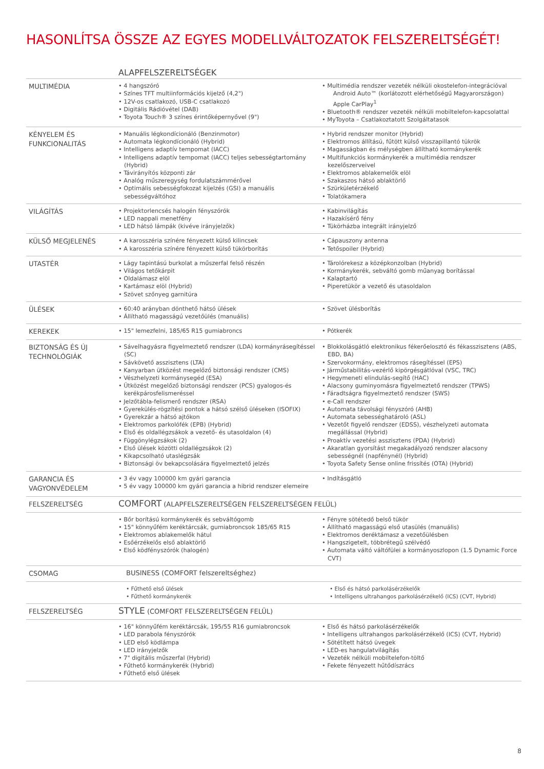HASONLÍTSA ÖSSZE AZ EGYES MODELLVÁLTOZATOK FELSZERELTSÉGÉT!
| | ALAPFELSZERELTSÉGEK | |
| MULTIMÉDIA | • 4 hangszóró • Színes TFT multiinformációs kijelző (4,2") • 12V-os csatlakozó, USB-C csatlakozó • Digitális Rádióvétel (DAB) • Toyota Touch® 3 színes érintőképernyővel (9") | • Multimédia rendszer vezeték nélküli okostelefon-integrációval Android Auto™ (korlátozott elérhetőségű Magyarországon) Apple CarPlay<sup>1</sup> • Bluetooth® rendszer vezeték nélküli mobiltelefon-kapcsolattal • MyToyota – Csatlakoztatott Szolgáltatasok |
| KÉNYELEM ÉS FUNKCIONALITÁS | • Manuális légkondícionáló (Benzinmotor) • Automata légkondícionáló (Hybrid) • Intelligens adaptív tempomat (IACC) • Intelligens adaptív tempomat (IACC) teljes sebességtartomány (Hybrid) • Távirányítós központi zár • Analóg műszeregység fordulatszámmérővel • Optimális sebességfokozat kijelzés (GSI) a manuális sebességváltóhoz | • Hybrid rendszer monitor (Hybrid) • Elektromos állítású, fűtött külső visszapillantó tükrök • Magasságban és mélységben állítható kormánykerék • Multifunkciós kormánykerék a multimédia rendszer kezelőszerveivel • Elektromos ablakemelők elöl • Szakaszos hátsó ablaktörlő • Szürkületérzékelő • Tolatókamera |
| VILÁGÍTÁS | • Projektorlencsés halogén fényszórók • LED nappali menetfény • LED hátsó lámpák (kivéve irányjelzők) | • Kabinvilágítás • Hazakísérő fény • Tükörházba integrált irányjelző |
| KÜLSŐ MEGJELENÉS | • A karosszéria színére fényezett külső kilincsek • A karosszéria színére fényezett külső tükörborítás | • Cápauszony antenna • Tetőspoiler (Hybrid) |
| UTASTÉR | • Lágy tapintású burkolat a műszerfal felső részén • Világos tetőkárpit • Oldalámasz elöl • Kartámasz elöl (Hybrid) • Szövet szőnyeg garnitúra | • Tárolórekesz a középkonzolban (Hybrid) • Kormánykerék, sebváltó gomb műanyag borítással • Kalaptartó • Piperetükör a vezető és utasoldalon |
| ÜLÉSEK | • 60:40 arányban dönthető hátsó ülések • Állítható magasságú vezetőülés (manuális) | • Szövet ülésborítás |
| KEREKEK | • 15" lemezfelni, 185/65 R15 gumiabroncs | • Pótkerék |
| BIZTONSÁG ÉS ÚJ TECHNOLÓGIÁK | • Sávelhagyásra figyelmeztető rendszer (LDA) kormányrásegítéssel (SC) • Sávkövető asszisztens (LTA) • Kanyarban ütközést megelőző biztonsági rendszer (CMS) • Vészhelyzeti kormánysegéd (ESA) • Ütközést megelőző biztonsági rendszer (PCS) gyalogos-és kerékpárosfelismeréssel • Jelzőtábla-felismerő rendszer (RSA) • Gyerekülés-rögzítési pontok a hátsó szélső üléseken (ISOFIX) • Gyerekzár a hátsó ajtókon • Elektromos parkolófék (EPB) (Hybrid) • Első és oldallégzsákok a vezető- és utasoldalon (4) • Függönylégzsákok (2) • Első ülések közötti oldallégzsákok (2) • Kikapcsolható utaslégzsák • Biztonsági öv bekapcsolására figyelmeztető jelzés | • Blokkolásgátló elektronikus fékerőelosztó és fékasszisztens (ABS, EBD, BA) • Szervokormány, elektromos rásegítéssel (EPS) • Járműstabilitás-vezérlő kipörgésgátlóval (VSC, TRC) • Hegymeneti elindulás-segítő (HAC) • Alacsony guminyomásra figyelmeztető rendszer (TPWS) • Fáradtságra figyelmeztető rendszer (SWS) • e-Call rendszer • Automata távolsági fényszóró (AHB) • Automata sebességhatároló (ASL) • Vezetőt figyelő rendszer (EDSS), vészhelyzeti automata megállással (Hybrid) • Proaktív vezetési asszisztens (PDA) (Hybrid) • Akaratlan gyorsítást megakadályozó rendszer alacsony sebességnél (napfénynél) (Hybrid) • Toyota Safety Sense online frissítés (OTA) (Hybrid) |
| GARANCIA ÉS VAGYONVÉDELEM | • 3 év vagy 100000 km gyári garancia • 5 év vagy 100000 km gyári garancia a hibrid rendszer elemeire | • Indításgátló |
| FELSZERELTSÉG | COMFORT (ALAPFELSZERELTSÉGEN FELSZERELTSÉGEN FELÜL) | |
| | • Bőr borítású kormánykerék és sebváltógomb • 15" könnyűfém keréktárcsák, gumiabroncsok 185/65 R15 • Elektromos ablakemelők hátul • Esőérzékelős első ablaktörlő • Első ködfényszórók (halogén) | • Fényre sötétedő belső tükör • Állítható magasságú első utasülés (manuális) • Elektromos deréktámasz a vezetőülésben • Hangszigetelt, többrétegű szélvédő • Automata váltó váltófülei a kormányoszlopon (1.5 Dynamic Force CVT) |
| CSOMAG | BUSINESS (COMFORT felszereltséghez) | |
| | • Fűthető első ülések • Fűthető kormánykerék | • Első és hátsó parkolásérzékelők • Intelligens ultrahangos parkolásérzékelő (ICS) (CVT, Hybrid) |
| FELSZERELTSÉG | STYLE (COMFORT FELSZERELTSÉGEN FELÜL) | |
| | • 16" könnyűfém keréktárcsák, 195/55 R16 gumiabroncsok • LED parabola fényszórók • LED első ködlámpa • LED irányjelzők • 7" digitális műszerfal (Hybrid) • Fűthető kormánykerék (Hybrid) • Fűthető első ülések | • Első és hátsó parkolásérzékelők • Intelligens ultrahangos parkolásérzékelő (ICS) (CVT, Hybrid) • Sötétített hátsó üvegek • LED-es hangulatvilágítás • Vezeték nélküli mobiltelefon-töltő • Fekete fényezett hűtődíszrács |
8